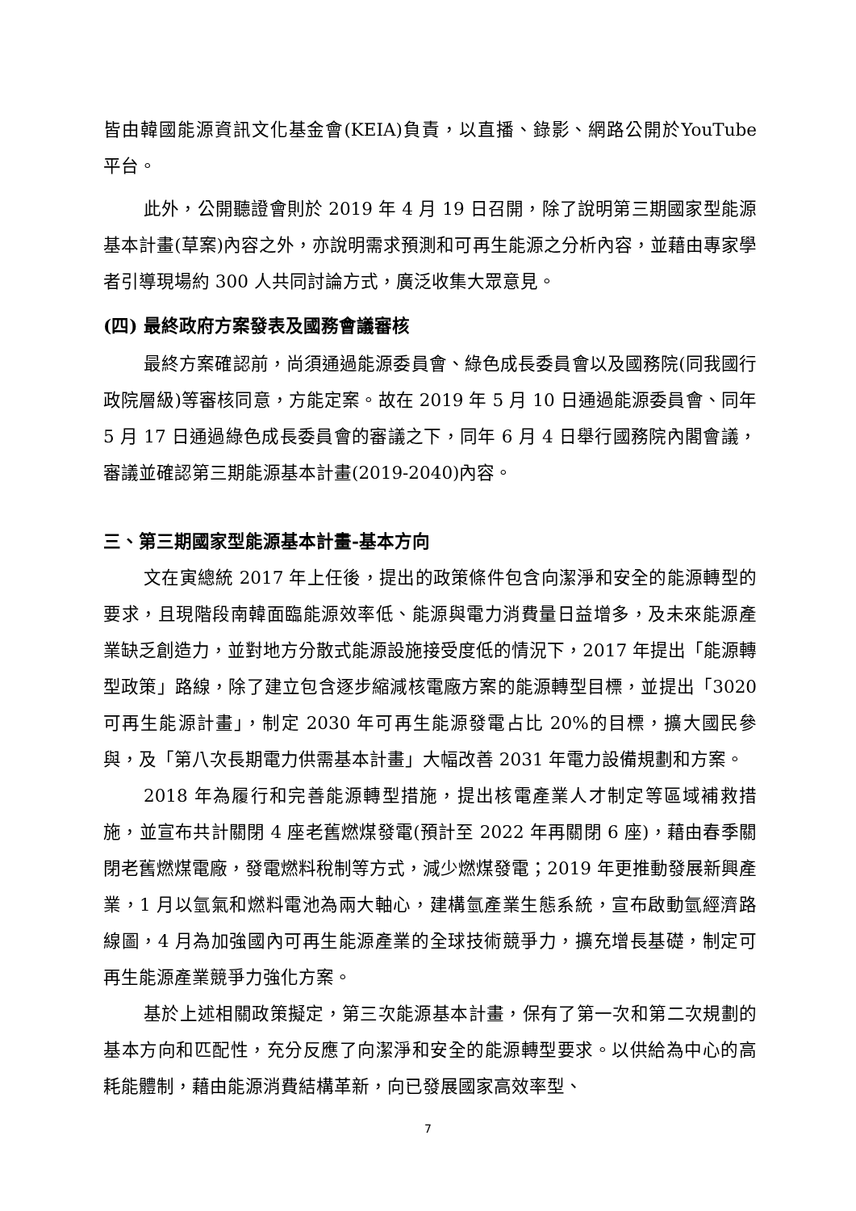皆由韓國能源資訊文化基金會(KEIA)負責，以直播、錄影、網路公開於YouTube 平台。
此外，公開聽證會則於 2019 年 4 月 19 日召開，除了說明第三期國家型能源基本計畫(草案)內容之外，亦說明需求預測和可再生能源之分析內容，並藉由專家學者引導現場約 300 人共同討論方式，廣泛收集大眾意見。
(四) 最終政府方案發表及國務會議審核
最終方案確認前，尚須通過能源委員會、綠色成長委員會以及國務院(同我國行政院層級)等審核同意，方能定案。故在 2019 年 5 月 10 日通過能源委員會、同年 5 月 17 日通過綠色成長委員會的審議之下，同年 6 月 4 日舉行國務院內閣會議，審議並確認第三期能源基本計畫(2019-2040)內容。
三、第三期國家型能源基本計畫-基本方向
文在寅總統 2017 年上任後，提出的政策條件包含向潔淨和安全的能源轉型的要求，且現階段南韓面臨能源效率低、能源與電力消費量日益增多，及未來能源產業缺乏創造力，並對地方分散式能源設施接受度低的情況下，2017 年提出「能源轉型政策」路線，除了建立包含逐步縮減核電廠方案的能源轉型目標，並提出「3020 可再生能源計畫」，制定 2030 年可再生能源發電占比 20%的目標，擴大國民參與，及「第八次長期電力供需基本計畫」大幅改善 2031 年電力設備規劃和方案。
2018 年為履行和完善能源轉型措施，提出核電產業人才制定等區域補救措施，並宣布共計關閉 4 座老舊燃煤發電(預計至 2022 年再關閉 6 座)，藉由春季關閉老舊燃煤電廠，發電燃料稅制等方式，減少燃煤發電；2019 年更推動發展新興產業，1 月以氫氣和燃料電池為兩大軸心，建構氫產業生態系統，宣布啟動氫經濟路線圖，4 月為加強國內可再生能源產業的全球技術競爭力，擴充增長基礎，制定可再生能源產業競爭力強化方案。
基於上述相關政策擬定，第三次能源基本計畫，保有了第一次和第二次規劃的基本方向和匹配性，充分反應了向潔淨和安全的能源轉型要求。以供給為中心的高耗能體制，藉由能源消費結構革新，向已發展國家高效率型、
7